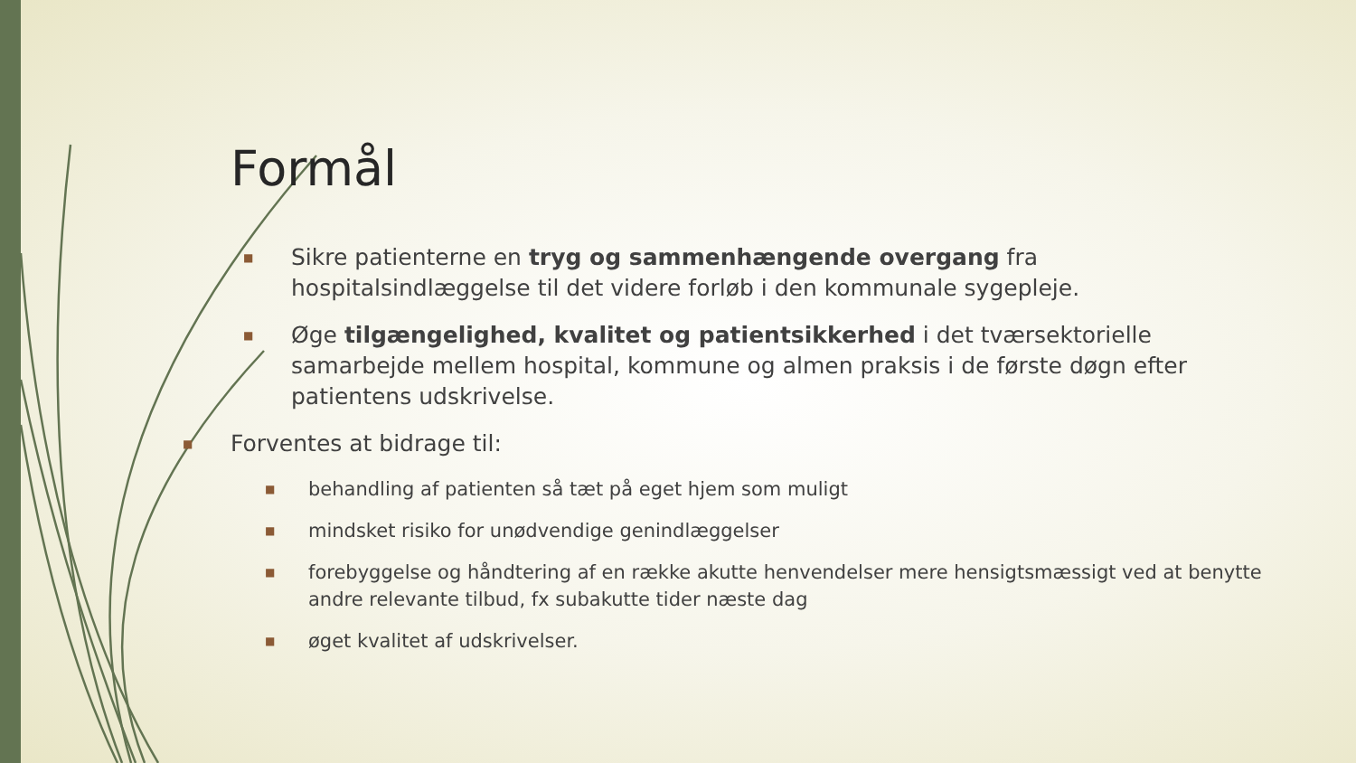Formål
■ Sikre patienterne en tryg og sammenhængende overgang fra hospitalsindlæggelse til det videre forløb i den kommunale sygepleje.
■ Øge tilgængelighed, kvalitet og patientsikkerhed i det tværsektorielle samarbejde mellem hospital, kommune og almen praksis i de første døgn efter patientens udskrivelse.
■ Forventes at bidrage til:
■ behandling af patienten så tæt på eget hjem som muligt
■ mindsket risiko for unødvendige genindlæggelser
■ forebyggelse og håndtering af en række akutte henvendelser mere hensigtsmæssigt ved at benytte andre relevante tilbud, fx subakutte tider næste dag
■ øget kvalitet af udskrivelser.